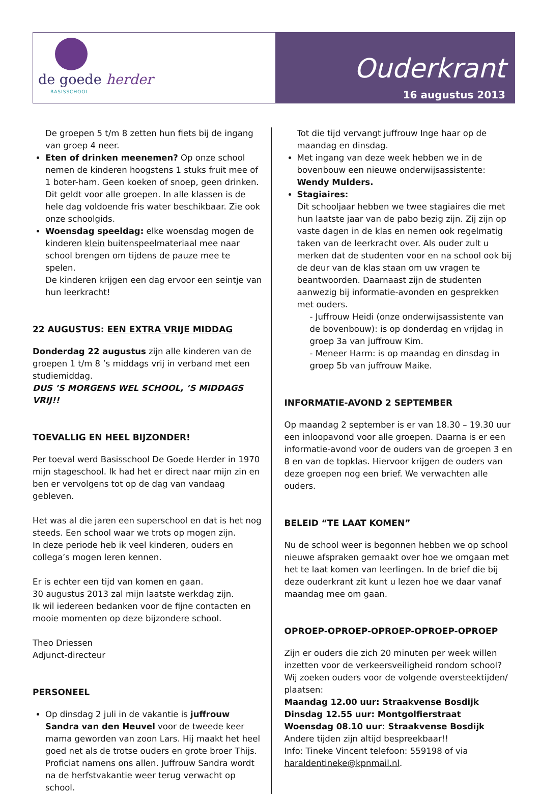de goede herder
BASISSCHOOL
Ouderkrant
16 augustus 2013
De groepen 5 t/m 8 zetten hun fiets bij de ingang van groep 4 neer.
Eten of drinken meenemen? Op onze school nemen de kinderen hoogstens 1 stuks fruit mee of 1 boter-ham. Geen koeken of snoep, geen drinken. Dit geldt voor alle groepen. In alle klassen is de hele dag voldoende fris water beschikbaar. Zie ook onze schoolgids.
Woensdag speeldag: elke woensdag mogen de kinderen klein buitenspeelmateriaal mee naar school brengen om tijdens de pauze mee te spelen.
De kinderen krijgen een dag ervoor een seintje van hun leerkracht!
22 AUGUSTUS: EEN EXTRA VRIJE MIDDAG
Donderdag 22 augustus zijn alle kinderen van de groepen 1 t/m 8 ’s middags vrij in verband met een studiemiddag.
DUS ’S MORGENS WEL SCHOOL, ’S MIDDAGS VRIJ!!
TOEVALLIG EN HEEL BIJZONDER!
Per toeval werd Basisschool De Goede Herder in 1970 mijn stageschool. Ik had het er direct naar mijn zin en ben er vervolgens tot op de dag van vandaag gebleven.
Het was al die jaren een superschool en dat is het nog steeds. Een school waar we trots op mogen zijn.
In deze periode heb ik veel kinderen, ouders en collega’s mogen leren kennen.
Er is echter een tijd van komen en gaan.
30 augustus 2013 zal mijn laatste werkdag zijn.
Ik wil iedereen bedanken voor de fijne contacten en mooie momenten op deze bijzondere school.
Theo Driessen
Adjunct-directeur
PERSONEEL
Op dinsdag 2 juli in de vakantie is juffrouw Sandra van den Heuvel voor de tweede keer mama geworden van zoon Lars. Hij maakt het heel goed net als de trotse ouders en grote broer Thijs. Proficiat namens ons allen. Juffrouw Sandra wordt na de herfstvakantie weer terug verwacht op school.
Tot die tijd vervangt juffrouw Inge haar op de maandag en dinsdag.
Met ingang van deze week hebben we in de bovenbouw een nieuwe onderwijsassistente: Wendy Mulders.
Stagiaires:
Dit schooljaar hebben we twee stagiaires die met hun laatste jaar van de pabo bezig zijn. Zij zijn op vaste dagen in de klas en nemen ook regelmatig taken van de leerkracht over. Als ouder zult u merken dat de studenten voor en na school ook bij de deur van de klas staan om uw vragen te beantwoorden. Daarnaast zijn de studenten aanwezig bij informatie-avonden en gesprekken met ouders.
- Juffrouw Heidi (onze onderwijsassistente van de bovenbouw): is op donderdag en vrijdag in groep 3a van juffrouw Kim.
- Meneer Harm: is op maandag en dinsdag in groep 5b van juffrouw Maike.
INFORMATIE-AVOND 2 SEPTEMBER
Op maandag 2 september is er van 18.30 – 19.30 uur een inloopavond voor alle groepen. Daarna is er een informatie-avond voor de ouders van de groepen 3 en 8 en van de topklas. Hiervoor krijgen de ouders van deze groepen nog een brief. We verwachten alle ouders.
BELEID “TE LAAT KOMEN”
Nu de school weer is begonnen hebben we op school nieuwe afspraken gemaakt over hoe we omgaan met het te laat komen van leerlingen. In de brief die bij deze ouderkrant zit kunt u lezen hoe we daar vanaf maandag mee om gaan.
OPROEP-OPROEP-OPROEP-OPROEP-OPROEP
Zijn er ouders die zich 20 minuten per week willen inzetten voor de verkeersveiligheid rondom school? Wij zoeken ouders voor de volgende oversteektijden/ plaatsen:
Maandag 12.00 uur: Straakvense Bosdijk
Dinsdag 12.55 uur: Montgolfierstraat
Woensdag 08.10 uur: Straakvense Bosdijk
Andere tijden zijn altijd bespreekbaar!!
Info: Tineke Vincent telefoon: 559198 of via haraldentineke@kpnmail.nl.